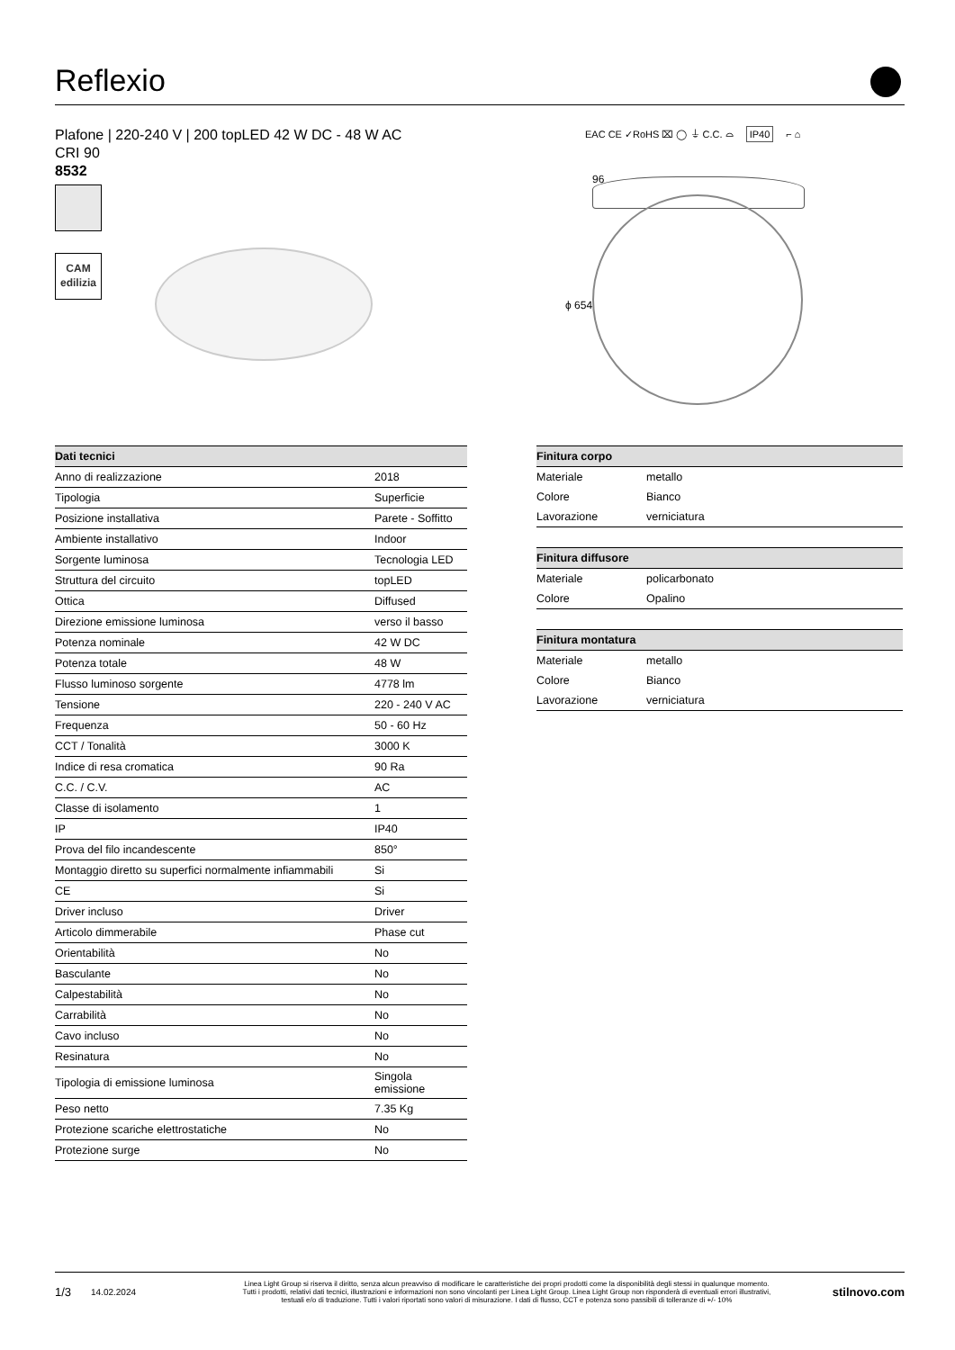Reflexio
Plafone | 220-240 V | 200 topLED 42 W DC - 48 W AC
CRI 90
8532
EAC CE ✓RoHS ⌧ ◯ ⏚ C.C. ⌓ IP40 ⌐ ⌂
CAM
edilizia
96
ϕ 654
| Dati tecnici | |
| --- | --- |
| Anno di realizzazione | 2018 |
| Tipologia | Superficie |
| Posizione installativa | Parete - Soffitto |
| Ambiente installativo | Indoor |
| Sorgente luminosa | Tecnologia LED |
| Struttura del circuito | topLED |
| Ottica | Diffused |
| Direzione emissione luminosa | verso il basso |
| Potenza nominale | 42 W DC |
| Potenza totale | 48 W |
| Flusso luminoso sorgente | 4778 lm |
| Tensione | 220 - 240 V AC |
| Frequenza | 50 - 60 Hz |
| CCT / Tonalità | 3000 K |
| Indice di resa cromatica | 90 Ra |
| C.C. / C.V. | AC |
| Classe di isolamento | 1 |
| IP | IP40 |
| Prova del filo incandescente | 850° |
| Montaggio diretto su superfici normalmente infiammabili | Si |
| CE | Si |
| Driver incluso | Driver |
| Articolo dimmerabile | Phase cut |
| Orientabilità | No |
| Basculante | No |
| Calpestabilità | No |
| Carrabilità | No |
| Cavo incluso | No |
| Resinatura | No |
| Tipologia di emissione luminosa | Singola emissione |
| Peso netto | 7.35 Kg |
| Protezione scariche elettrostatiche | No |
| Protezione surge | No |
| Finitura corpo | |
| --- | --- |
| Materiale | metallo |
| Colore | Bianco |
| Lavorazione | verniciatura |
| Finitura diffusore | |
| Materiale | policarbonato |
| Colore | Opalino |
| Finitura montatura | |
| Materiale | metallo |
| Colore | Bianco |
| Lavorazione | verniciatura |
1/3 14.02.2024 Linea Light Group si riserva il diritto, senza alcun preavviso di modificare le caratteristiche dei propri prodotti come la disponibilità degli stessi in qualunque momento.
Tutti i prodotti, relativi dati tecnici, illustrazioni e informazioni non sono vincolanti per Linea Light Group. Linea Light Group non risponderà di eventuali errori illustrativi,
testuali e/o di traduzione. Tutti i valori riportati sono valori di misurazione. I dati di flusso, CCT e potenza sono passibili di tolleranze di +/- 10% stilnovo.com